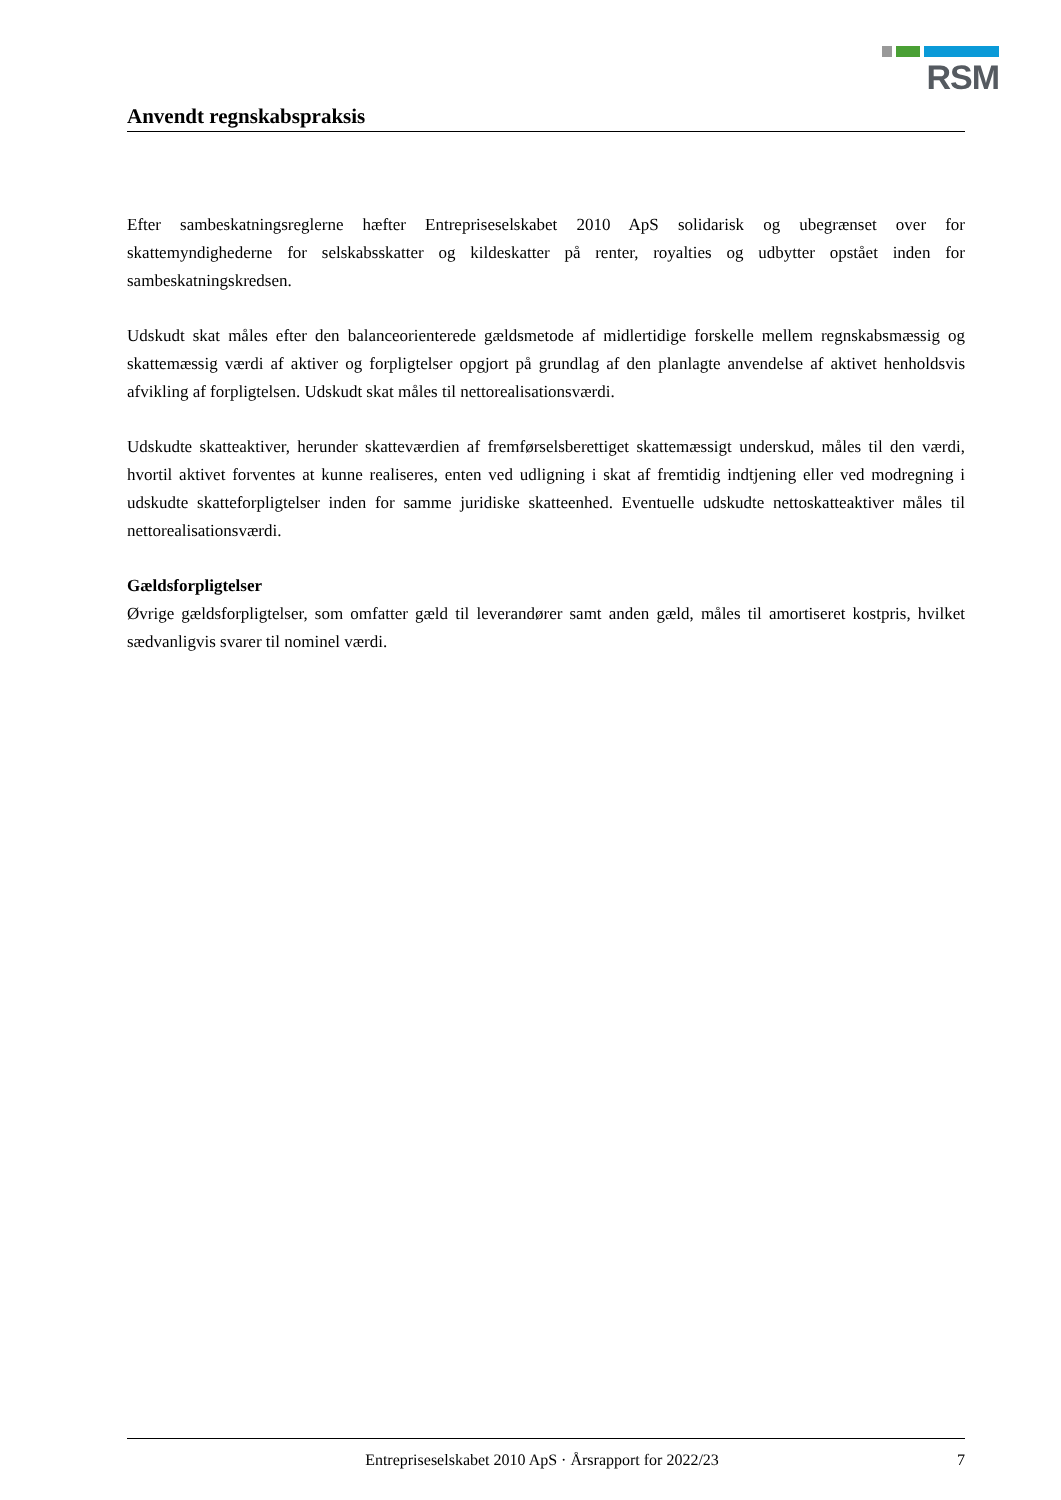RSM
Anvendt regnskabspraksis
Efter sambeskatningsreglerne hæfter Entrepriseselskabet 2010 ApS solidarisk og ubegrænset over for skattemyndighederne for selskabsskatter og kildeskatter på renter, royalties og udbytter opstået inden for sambeskatningskredsen.
Udskudt skat måles efter den balanceorienterede gældsmetode af midlertidige forskelle mellem regnskabsmæssig og skattemæssig værdi af aktiver og forpligtelser opgjort på grundlag af den planlagte anvendelse af aktivet henholdsvis afvikling af forpligtelsen. Udskudt skat måles til nettorealisationsværdi.
Udskudte skatteaktiver, herunder skatteværdien af fremførselsberettiget skattemæssigt underskud, måles til den værdi, hvortil aktivet forventes at kunne realiseres, enten ved udligning i skat af fremtidig indtjening eller ved modregning i udskudte skatteforpligtelser inden for samme juridiske skatteenhed. Eventuelle udskudte nettoskatteaktiver måles til nettorealisationsværdi.
Gældsforpligtelser
Øvrige gældsforpligtelser, som omfatter gæld til leverandører samt anden gæld, måles til amortiseret kostpris, hvilket sædvanligvis svarer til nominel værdi.
Entrepriseselskabet 2010 ApS · Årsrapport for 2022/23 7